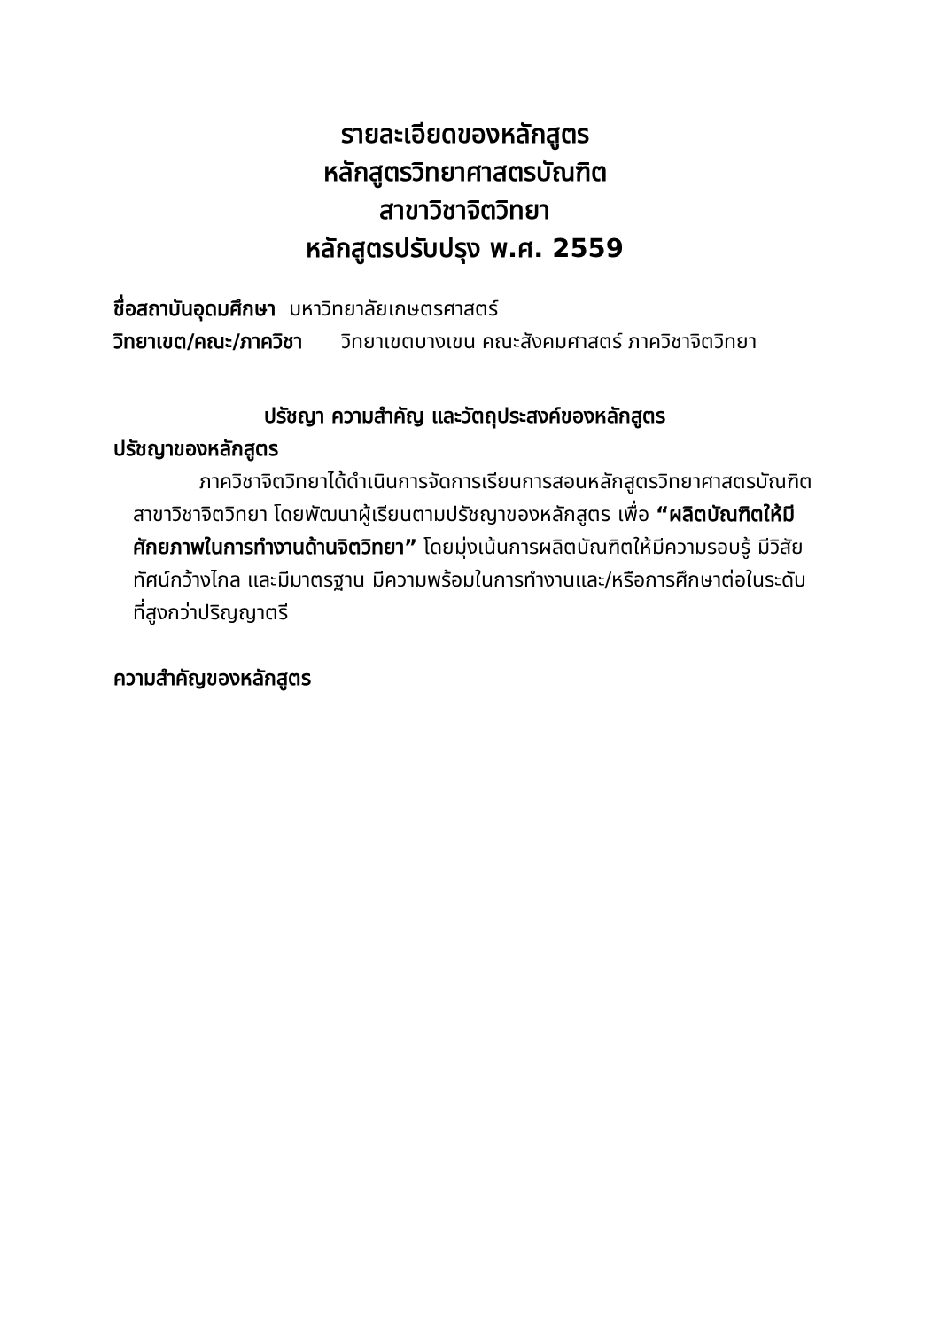รายละเอียดของหลักสูตร
หลักสูตรวิทยาศาสตรบัณฑิต
สาขาวิชาจิตวิทยา
หลักสูตรปรับปรุง พ.ศ. 2559
ชื่อสถาบันอุดมศึกษา มหาวิทยาลัยเกษตรศาสตร์
วิทยาเขต/คณะ/ภาควิชา วิทยาเขตบางเขน คณะสังคมศาสตร์ ภาควิชาจิตวิทยา
ปรัชญา ความสำคัญ และวัตถุประสงค์ของหลักสูตร
ปรัชญาของหลักสูตร
ภาควิชาจิตวิทยาได้ดำเนินการจัดการเรียนการสอนหลักสูตรวิทยาศาสตรบัณฑิต สาขาวิชาจิตวิทยา โดยพัฒนาผู้เรียนตามปรัชญาของหลักสูตร เพื่อ “ผลิตบัณฑิตให้มีศักยภาพในการทำงานด้านจิตวิทยา” โดยมุ่งเน้นการผลิตบัณฑิตให้มีความรอบรู้ มีวิสัยทัศน์กว้างไกล และมีมาตรฐาน มีความพร้อมในการทำงานและ/หรือการศึกษาต่อในระดับที่สูงกว่าปริญญาตรี
ความสำคัญของหลักสูตร